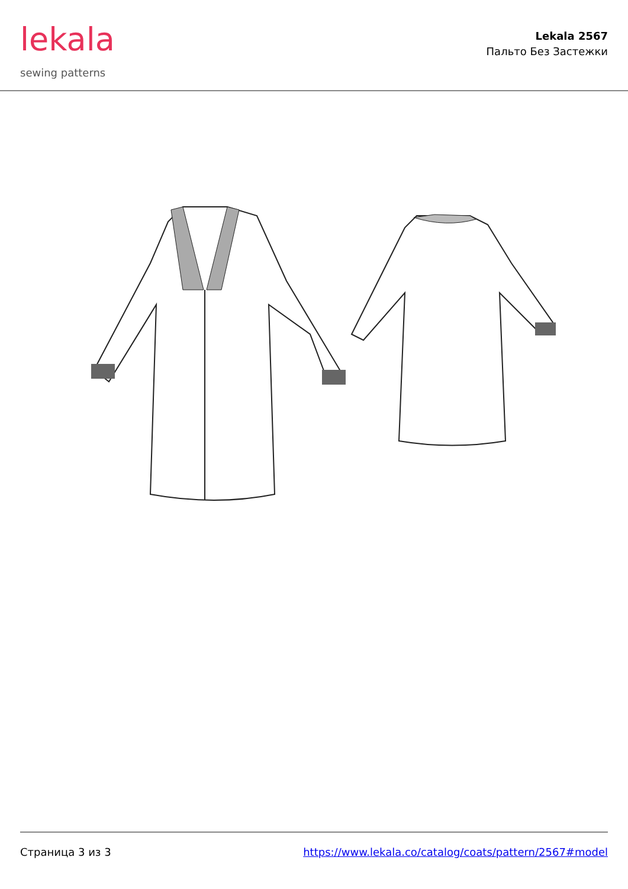lekala
sewing patterns
Lekala 2567
Пальто Без Застежки
Страница 3 из 3 https://www.lekala.co/catalog/coats/pattern/2567#model